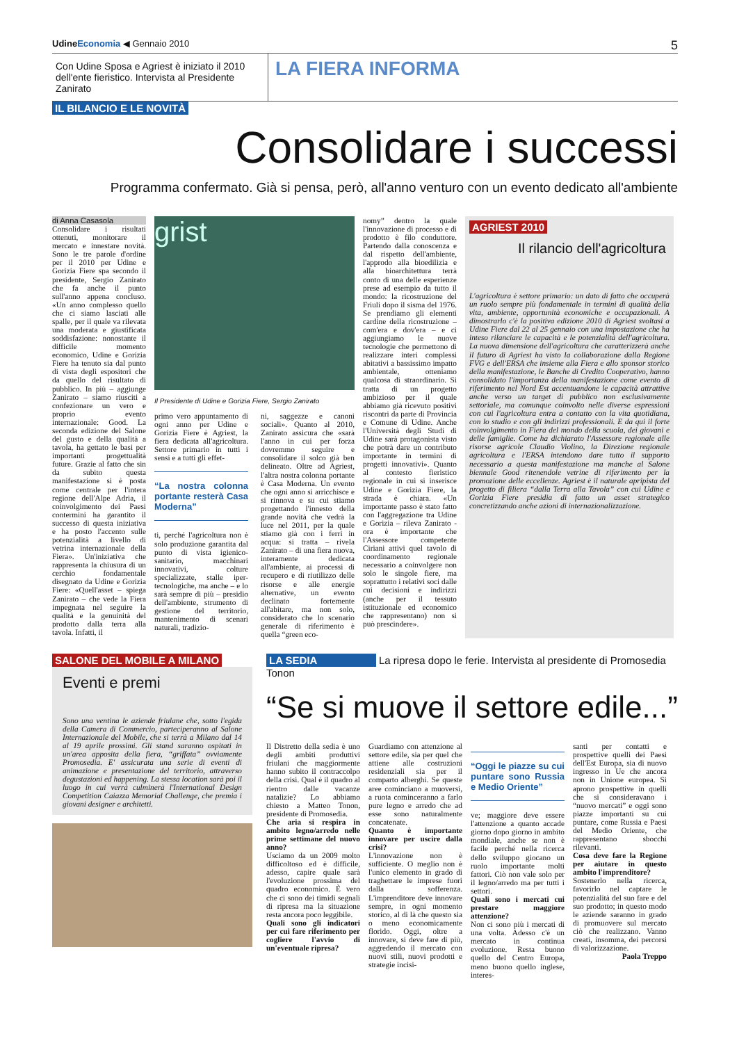Udine Economia ◀ Gennaio 2010 5
Con Udine Sposa e Agriest è iniziato il 2010 dell'ente fieristico. Intervista al Presidente Zanirato
LA FIERA INFORMA
IL BILANCIO E LE NOVITÀ
Consolidare i successi
Programma confermato. Già si pensa, però, all'anno venturo con un evento dedicato all'ambiente
di Anna Casasola
Consolidare i risultati ottenuti, monitorare il mercato e innestare novità. Sono le tre parole d'ordine per il 2010 per Udine e Gorizia Fiere spa secondo il presidente, Sergio Zanirato che fa anche il punto sull'anno appena concluso. «Un anno complesso quello che ci siamo lasciati alle spalle, per il quale va rilevata una moderata e giustificata soddisfazione: nonostante il difficile momento economico, Udine e Gorizia Fiere ha tenuto sia dal punto di vista degli espositori che da quello del risultato di pubblico. In più – aggiunge Zanirato – siamo riusciti a confezionare un vero e proprio evento internazionale: Good. La seconda edizione del Salone del gusto e della qualità a tavola, ha gettato le basi per importanti progettualità future. Grazie al fatto che sin da subito questa manifestazione si è posta come centrale per l'intera regione dell'Alpe Adria, il coinvolgimento dei Paesi contermini ha garantito il successo di questa iniziativa e ha posto l'accento sulle potenzialità a livello di vetrina internazionale della Fiera». Un'iniziativa che rappresenta la chiusura di un cerchio fondamentale disegnato da Udine e Gorizia Fiere: «Quell'asset – spiega Zanirato – che vede la Fiera impegnata nel seguire la qualità e la genuinità del prodotto dalla terra alla tavola. Infatti, il
grist
Il Presidente di Udine e Gorizia Fiere, Sergio Zanirato
primo vero appuntamento di ogni anno per Udine e Gorizia Fiere è Agriest, la fiera dedicata all'agricoltura. Settore primario in tutti i sensi e a tutti gli effet-
“La nostra colonna portante resterà Casa Moderna”
ti, perché l'agricoltura non è solo produzione garantita dal punto di vista igienico-sanitario, macchinari innovativi, colture specializzate, stalle iper-tecnologiche, ma anche – e lo sarà sempre di più – presidio dell'ambiente, strumento di gestione del territorio, mantenimento di scenari naturali, tradizio-
ni, saggezze e canoni sociali». Quanto al 2010, Zanirato assicura che «sarà l'anno in cui per forza dovremmo seguire e consolidare il solco già ben delineato. Oltre ad Agriest, l'altra nostra colonna portante è Casa Moderna. Un evento che ogni anno si arricchisce e si rinnova e su cui stiamo progettando l'innesto della grande novità che vedrà la luce nel 2011, per la quale stiamo già con i ferri in acqua: si tratta – rivela Zanirato – di una fiera nuova, interamente dedicata all'ambiente, ai processi di recupero e di riutilizzo delle risorse e alle energie alternative, un evento declinato fortemente all'abitare, ma non solo, considerato che lo scenario generale di riferimento è quella “green eco-
nomy” dentro la quale l'innovazione di processo e di prodotto è filo conduttore. Partendo dalla conoscenza e dal rispetto dell'ambiente, l'approdo alla bioedilizia e alla bioarchitettura terrà conto di una delle esperienze prese ad esempio da tutto il mondo: la ricostruzione del Friuli dopo il sisma del 1976. Se prendiamo gli elementi cardine della ricostruzione – com'era e dov'era – e ci aggiungiamo le nuove tecnologie che permettono di realizzare interi complessi abitativi a bassissimo impatto ambientale, otteniamo qualcosa di straordinario. Si tratta di un progetto ambizioso per il quale abbiamo già ricevuto positivi riscontri da parte di Provincia e Comune di Udine. Anche l'Università degli Studi di Udine sarà protagonista visto che potrà dare un contributo importante in termini di progetti innovativi». Quanto al contesto fieristico regionale in cui si inserisce Udine e Gorizia Fiere, la strada è chiara. «Un importante passo è stato fatto con l'aggregazione tra Udine e Gorizia – rileva Zanirato - ora è importante che l'Assessore competente Ciriani attivi quel tavolo di coordinamento regionale necessario a coinvolgere non solo le singole fiere, ma soprattutto i relativi soci dalle cui decisioni e indirizzi (anche per il tessuto istituzionale ed economico che rappresentano) non si può prescindere».
AGRIEST 2010
Il rilancio dell'agricoltura
L'agricoltura è settore primario: un dato di fatto che occuperà un ruolo sempre più fondamentale in termini di qualità della vita, ambiente, opportunità economiche e occupazionali. A dimostrarlo c'è la positiva edizione 2010 di Agriest svoltasi a Udine Fiere dal 22 al 25 gennaio con una impostazione che ha inteso rilanciare le capacità e le potenzialità dell'agricoltura. La nuova dimensione dell'agricoltura che caratterizzerà anche il futuro di Agriest ha visto la collaborazione dalla Regione FVG e dell'ERSA che insieme alla Fiera e allo sponsor storico della manifestazione, le Banche di Credito Cooperativo, hanno consolidato l'importanza della manifestazione come evento di riferimento nel Nord Est accentuandone le capacità attrattive anche verso un target di pubblico non esclusivamente settoriale, ma comunque coinvolto nelle diverse espressioni con cui l'agricoltura entra a contatto con la vita quotidiana, con lo studio e con gli indirizzi professionali. E da qui il forte coinvolgimento in Fiera del mondo della scuola, dei giovani e delle famiglie. Come ha dichiarato l'Assessore regionale alle risorse agricole Claudio Violino, la Direzione regionale agricoltura e l'ERSA intendono dare tutto il supporto necessario a questa manifestazione ma manche al Salone biennale Good ritenendole vetrine di riferimento per la promozione delle eccellenze. Agriest è il naturale apripista del progetto di filiera “dalla Terra alla Tavola” con cui Udine e Gorizia Fiere presidia di fatto un asset strategico concretizzando anche azioni di internazionalizzazione.
SALONE DEL MOBILE A MILANO
Eventi e premi
Sono una ventina le aziende friulane che, sotto l'egida della Camera di Commercio, parteciperanno al Salone Internazionale del Mobile, che si terrà a Milano dal 14 al 19 aprile prossimi. Gli stand saranno ospitati in un'area apposita della fiera, “griffata” ovviamente Promosedia. E' assicurata una serie di eventi di animazione e presentazione del territorio, attraverso degustazioni ed happening. La stessa location sarà poi il luogo in cui verrà culminerà l'International Design Competition Caiazza Memorial Challenge, che premia i giovani designer e architetti.
LA SEDIA La ripresa dopo le ferie. Intervista al presidente di Promosedia Tonon
“Se si muove il settore edile...”
Il Distretto della sedia è uno degli ambiti produttivi friulani che maggiormente hanno subito il contraccolpo della crisi. Qual è il quadro al rientro dalle vacanze natalizie? Lo abbiamo chiesto a Matteo Tonon, presidente di Promosedia.
Che aria si respira in ambito legno/arredo nelle prime settimane del nuovo anno?
Usciamo da un 2009 molto difficoltoso ed è difficile, adesso, capire quale sarà l'evoluzione prossima del quadro economico. È vero che ci sono dei timidi segnali di ripresa ma la situazione resta ancora poco leggibile.
Quali sono gli indicatori per cui fare riferimento per cogliere l'avvio di un'eventuale ripresa?
Guardiamo con attenzione al settore edile, sia per quel che attiene alle costruzioni residenziali sia per il comparto alberghi. Se queste aree cominciano a muoversi, a ruota cominceranno a farlo pure legno e arredo che ad esse sono naturalmente concatenate.
Quanto è importante innovare per uscire dalla crisi?
L'innovazione non è sufficiente. O meglio non è l'unico elemento in grado di traghettare le imprese fuori dalla sofferenza. L'imprenditore deve innovare sempre, in ogni momento storico, al di là che questo sia o meno economicamente florido. Oggi, oltre a innovare, si deve fare di più, aggredendo il mercato con nuovi stili, nuovi prodotti e strategie incisi-
“Oggi le piazze su cui puntare sono Russia e Medio Oriente”
ve; maggiore deve essere l'attenzione a quanto accade giorno dopo giorno in ambito mondiale, anche se non è facile perché nella ricerca dello sviluppo giocano un ruolo importante molti fattori. Ciò non vale solo per il legno/arredo ma per tutti i settori.
Quali sono i mercati cui prestare maggiore attenzione?
Non ci sono più i mercati di una volta. Adesso c'è un mercato in continua evoluzione. Resta buono quello del Centro Europa, meno buono quello inglese, interes-
santi per contatti e prospettive quelli dei Paesi dell'Est Europa, sia di nuovo ingresso in Ue che ancora non in Unione europea. Si aprono prospettive in quelli che si consideravano i “nuovo mercati” e oggi sono piazze importanti su cui puntare, come Russia e Paesi del Medio Oriente, che rappresentano sbocchi rilevanti.
Cosa deve fare la Regione per aiutare in questo ambito l'imprenditore?
Sostenerlo nella ricerca, favorirlo nel captare le potenzialità del suo fare e del suo prodotto; in questo modo le aziende saranno in grado di promuovere sul mercato ciò che realizzano. Vanno creati, insomma, dei percorsi di valorizzazione.
Paola Treppo